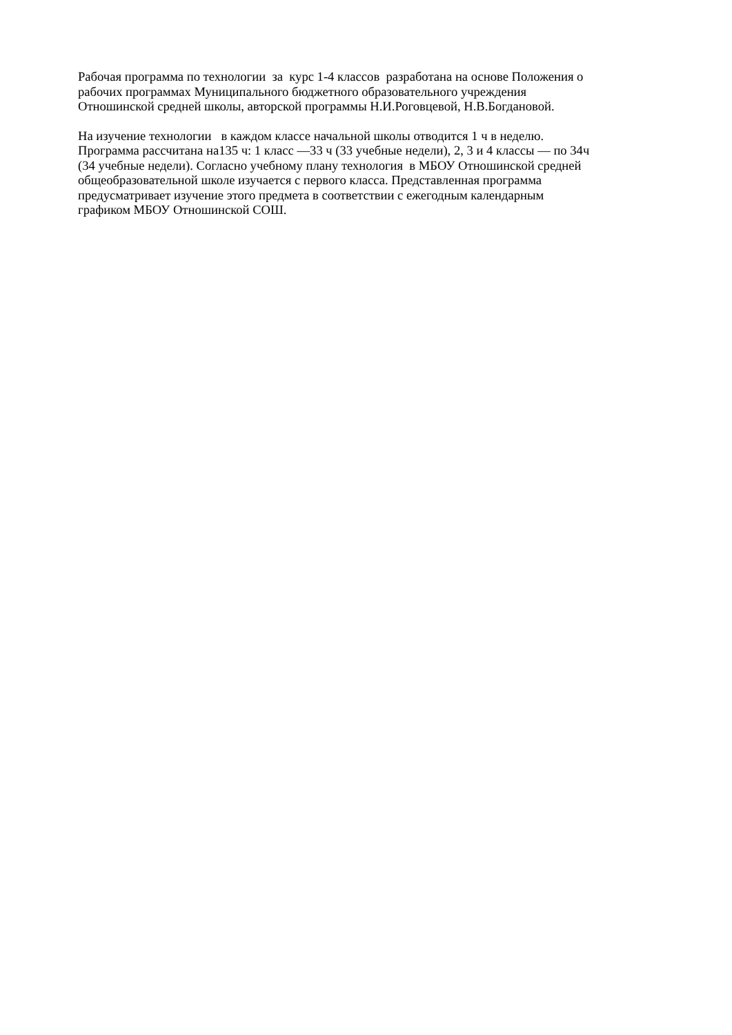Рабочая программа по технологии за курс 1-4 классов разработана на основе Положения о
рабочих программах Муниципального бюджетного образовательного учреждения
Отношинской средней школы, авторской программы Н.И.Роговцевой, Н.В.Богдановой.
На изучение технологии в каждом классе начальной школы отводится 1 ч в неделю.
Программа рассчитана на135 ч: 1 класс —33 ч (33 учебные недели), 2, 3 и 4 классы — по 34ч
(34 учебные недели). Согласно учебному плану технология в МБОУ Отношинской средней
общеобразовательной школе изучается с первого класса. Представленная программа
предусматривает изучение этого предмета в соответствии с ежегодным календарным
графиком МБОУ Отношинской СОШ.